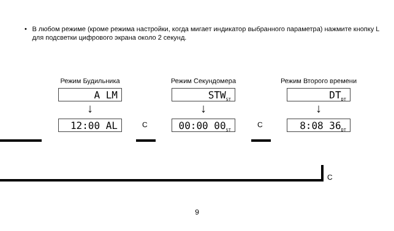• В любом режиме (кроме режима настройки, когда мигает индикатор выбранного параметра) нажмите кнопку L для подсветки цифрового экрана около 2 секунд.
Режим Будильника
A LM
↓
12:00 AL
Режим Секундомера
STW<sub>ST</sub>
↓
00:00 00<sub>ST</sub>
Режим Второго времени
DT<sub>DT</sub>
↓
8:08 36<sub>DT</sub>
C C
C
9